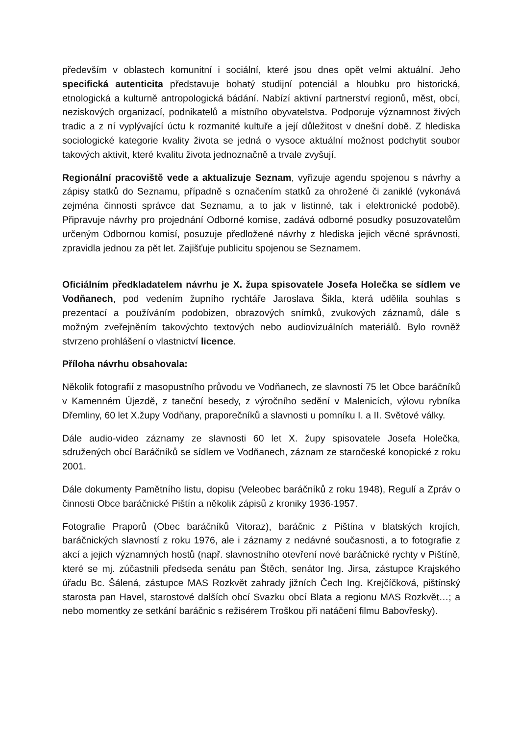především v oblastech komunitní i sociální, které jsou dnes opět velmi aktuální. Jeho specifická autenticita představuje bohatý studijní potenciál a hloubku pro historická, etnologická a kulturně antropologická bádání. Nabízí aktivní partnerství regionů, měst, obcí, neziskových organizací, podnikatelů a místního obyvatelstva. Podporuje významnost živých tradic a z ní vyplývající úctu k rozmanité kultuře a její důležitost v dnešní době. Z hlediska sociologické kategorie kvality života se jedná o vysoce aktuální možnost podchytit soubor takových aktivit, které kvalitu života jednoznačně a trvale zvyšují.
Regionální pracoviště vede a aktualizuje Seznam, vyřizuje agendu spojenou s návrhy a zápisy statků do Seznamu, případně s označením statků za ohrožené či zaniklé (vykonává zejména činnosti správce dat Seznamu, a to jak v listinné, tak i elektronické podobě). Připravuje návrhy pro projednání Odborné komise, zadává odborné posudky posuzovatelům určeným Odbornou komisí, posuzuje předložené návrhy z hlediska jejich věcné správnosti, zpravidla jednou za pět let. Zajišťuje publicitu spojenou se Seznamem.
Oficiálním předkladatelem návrhu je X. župa spisovatele Josefa Holečka se sídlem ve Vodňanech, pod vedením župního rychtáře Jaroslava Šikla, která udělila souhlas s prezentací a používáním podobizen, obrazových snímků, zvukových záznamů, dále s možným zveřejněním takovýchto textových nebo audiovizuálních materiálů. Bylo rovněž stvrzeno prohlášení o vlastnictví licence.
Příloha návrhu obsahovala:
Několik fotografií z masopustního průvodu ve Vodňanech, ze slavností 75 let Obce baráčníků v Kamenném Újezdě, z taneční besedy, z výročního sedění v Malenicích, výlovu rybníka Dřemliny, 60 let X.župy Vodňany, praporečníků a slavnosti u pomníku I. a II. Světové války.
Dále audio-video záznamy ze slavnosti 60 let X. župy spisovatele Josefa Holečka, sdružených obcí Baráčníků se sídlem ve Vodňanech, záznam ze staročeské konopické z roku 2001.
Dále dokumenty Pamětního listu, dopisu (Veleobec baráčníků z roku 1948), Regulí a Zpráv o činnosti Obce baráčnické Pištín a několik zápisů z kroniky 1936-1957.
Fotografie Praporů (Obec baráčníků Vitoraz), baráčnic z Pištína v blatských krojích, baráčnických slavností z roku 1976, ale i záznamy z nedávné současnosti, a to fotografie z akcí a jejich významných hostů (např. slavnostního otevření nové baráčnické rychty v Pištíně, které se mj. zúčastnili předseda senátu pan Štěch, senátor Ing. Jirsa, zástupce Krajského úřadu Bc. Šálená, zástupce MAS Rozkvět zahrady jižních Čech Ing. Krejčíčková, pištínský starosta pan Havel, starostové dalších obcí Svazku obcí Blata a regionu MAS Rozkvět…; a nebo momentky ze setkání baráčnic s režisérem Troškou při natáčení filmu Babovřesky).